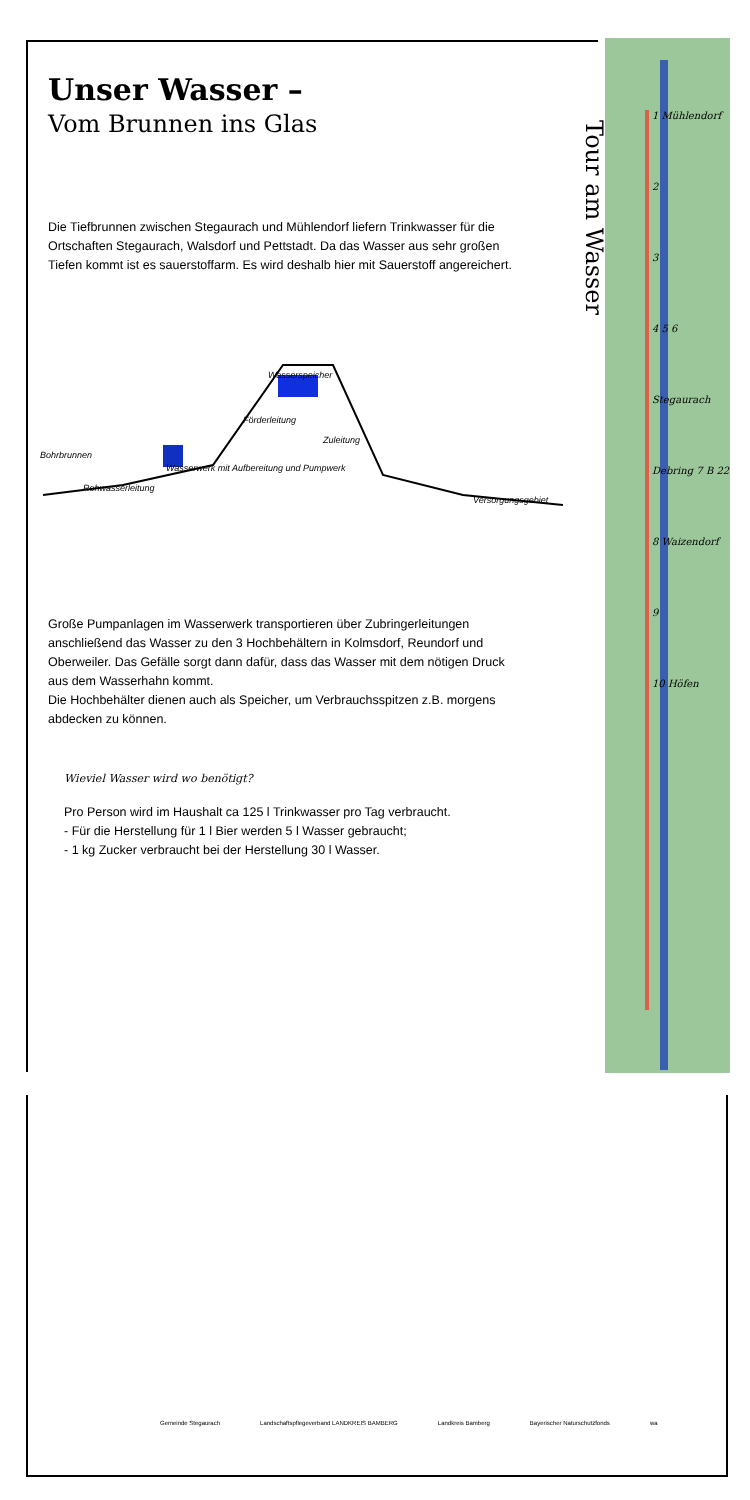Tour am Wasser
Unser Wasser –
Vom Brunnen ins Glas
Die Tiefbrunnen zwischen Stegaurach und Mühlendorf liefern Trinkwasser für die Ortschaften Stegaurach, Walsdorf und Pettstadt. Da das Wasser aus sehr großen Tiefen kommt ist es sauerstoffarm. Es wird deshalb hier mit Sauerstoff angereichert.
Wasserspeicher
Förderleitung
Zuleitung
Bohrbrunnen
Wasserwerk mit Aufbereitung und Pumpwerk
Rohwasserleitung
Versorgungsgebiet
Große Pumpanlagen im Wasserwerk transportieren über Zubringerleitungen anschließend das Wasser zu den 3 Hochbehältern in Kolmsdorf, Reundorf und Oberweiler. Das Gefälle sorgt dann dafür, dass das Wasser mit dem nötigen Druck aus dem Wasserhahn kommt.
Die Hochbehälter dienen auch als Speicher, um Verbrauchsspitzen z.B. morgens abdecken zu können.
Wieviel Wasser wird wo benötigt?
Pro Person wird im Haushalt ca 125 l Trinkwasser pro Tag verbraucht.
- Für die Herstellung für 1 l Bier werden 5 l Wasser gebraucht;
- 1 kg Zucker verbraucht bei der Herstellung 30 l Wasser.
1 Mühlendorf
2
3
4 5 6
Stegaurach
Debring 7 B 22
8 Waizendorf
9
10 Höfen
Gemeinde Stegaurach Landschaftspflegeverband LANDKREIS BAMBERG Landkreis Bamberg Bayerischer Naturschutzfonds wa